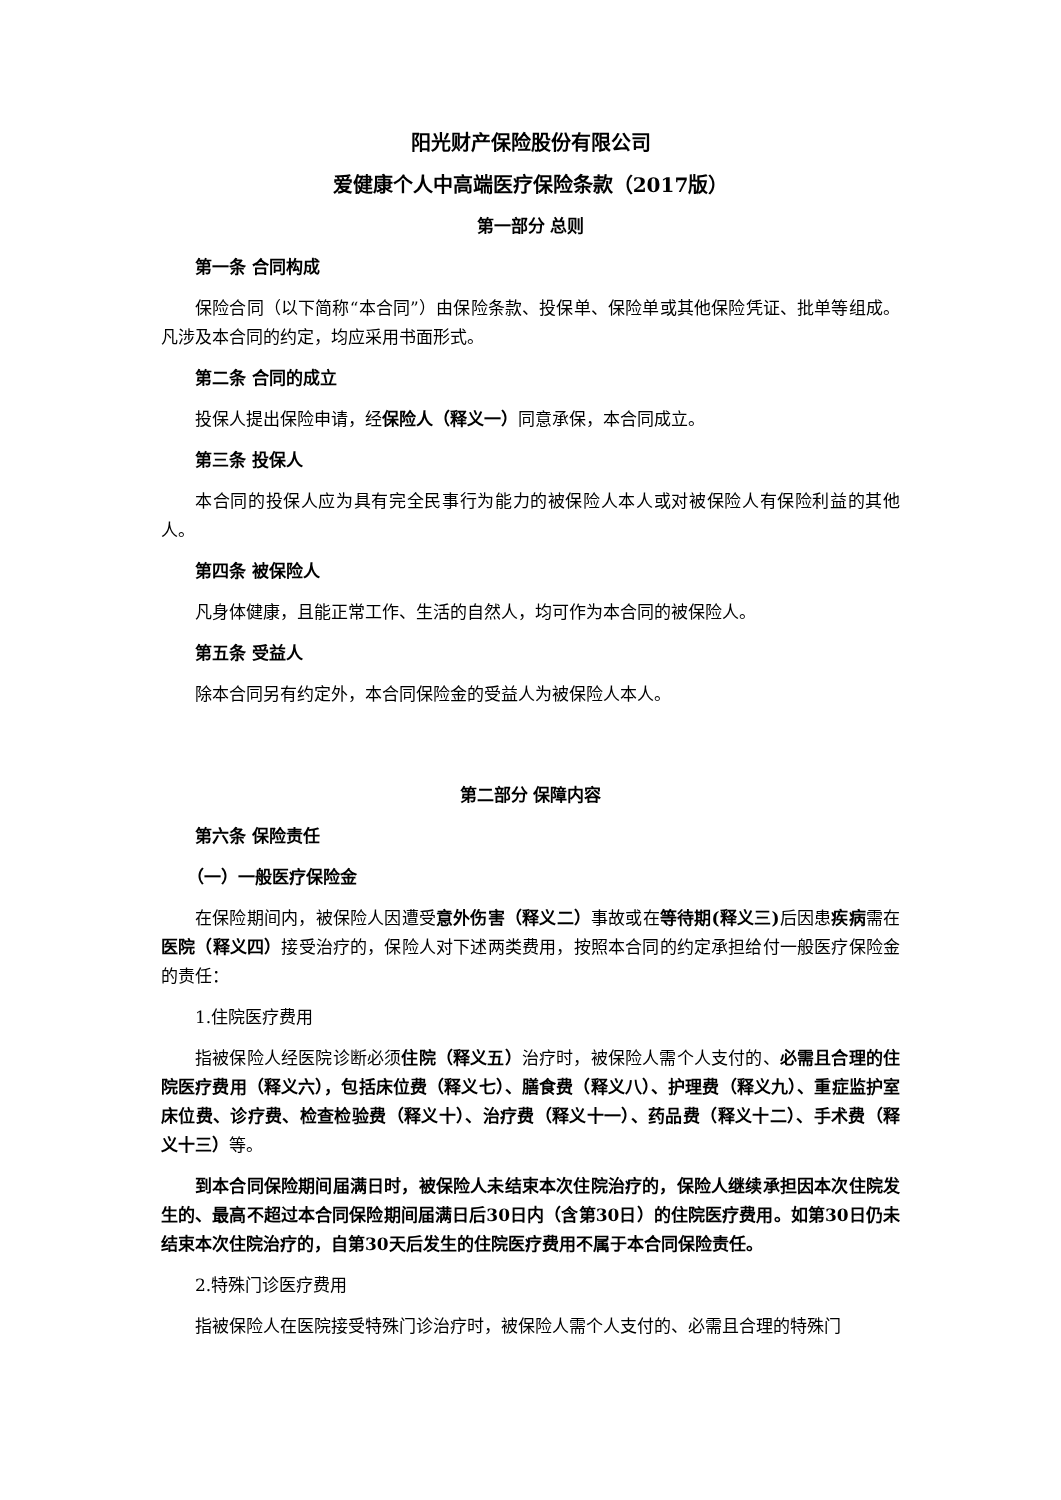阳光财产保险股份有限公司
爱健康个人中高端医疗保险条款（2017版）
第一部分 总则
第一条 合同构成
保险合同（以下简称“本合同”）由保险条款、投保单、保险单或其他保险凭证、批单等组成。凡涉及本合同的约定，均应采用书面形式。
第二条 合同的成立
投保人提出保险申请，经保险人（释义一）同意承保，本合同成立。
第三条 投保人
本合同的投保人应为具有完全民事行为能力的被保险人本人或对被保险人有保险利益的其他人。
第四条 被保险人
凡身体健康，且能正常工作、生活的自然人，均可作为本合同的被保险人。
第五条 受益人
除本合同另有约定外，本合同保险金的受益人为被保险人本人。
第二部分 保障内容
第六条 保险责任
（一）一般医疗保险金
在保险期间内，被保险人因遭受意外伤害（释义二）事故或在等待期(释义三) 后因患疾病需在医院（释义四）接受治疗的，保险人对下述两类费用，按照本合同的约定承担给付一般医疗保险金的责任：
1.住院医疗费用
指被保险人经医院诊断必须住院（释义五）治疗时，被保险人需个人支付的、必需且合理的住院医疗费用（释义六），包括床位费（释义七）、膳食费（释义八）、护理费（释义九）、重症监护室床位费、诊疗费、检查检验费（释义十）、治疗费（释义十一）、药品费（释义十二）、手术费（释义十三）等。
到本合同保险期间届满日时，被保险人未结束本次住院治疗的，保险人继续承担因本次住院发生的、最高不超过本合同保险期间届满日后30日内（含第30日）的住院医疗费用。如第30日仍未结束本次住院治疗的，自第30天后发生的住院医疗费用不属于本合同保险责任。
2.特殊门诊医疗费用
指被保险人在医院接受特殊门诊治疗时，被保险人需个人支付的、必需且合理的特殊门